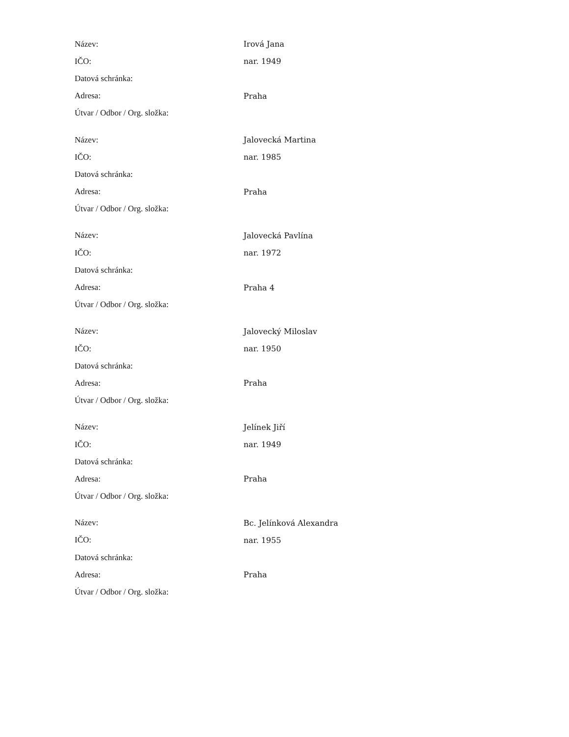| Název: | Irová Jana |
| IČO: | nar. 1949 |
| Datová schránka: | |
| Adresa: | Praha |
| Útvar / Odbor / Org. složka: | |
| Název: | Jalovecká Martina |
| IČO: | nar. 1985 |
| Datová schránka: | |
| Adresa: | Praha |
| Útvar / Odbor / Org. složka: | |
| Název: | Jalovecká Pavlína |
| IČO: | nar. 1972 |
| Datová schránka: | |
| Adresa: | Praha 4 |
| Útvar / Odbor / Org. složka: | |
| Název: | Jalovecký Miloslav |
| IČO: | nar. 1950 |
| Datová schránka: | |
| Adresa: | Praha |
| Útvar / Odbor / Org. složka: | |
| Název: | Jelínek Jiří |
| IČO: | nar. 1949 |
| Datová schránka: | |
| Adresa: | Praha |
| Útvar / Odbor / Org. složka: | |
| Název: | Bc. Jelínková Alexandra |
| IČO: | nar. 1955 |
| Datová schránka: | |
| Adresa: | Praha |
| Útvar / Odbor / Org. složka: | |